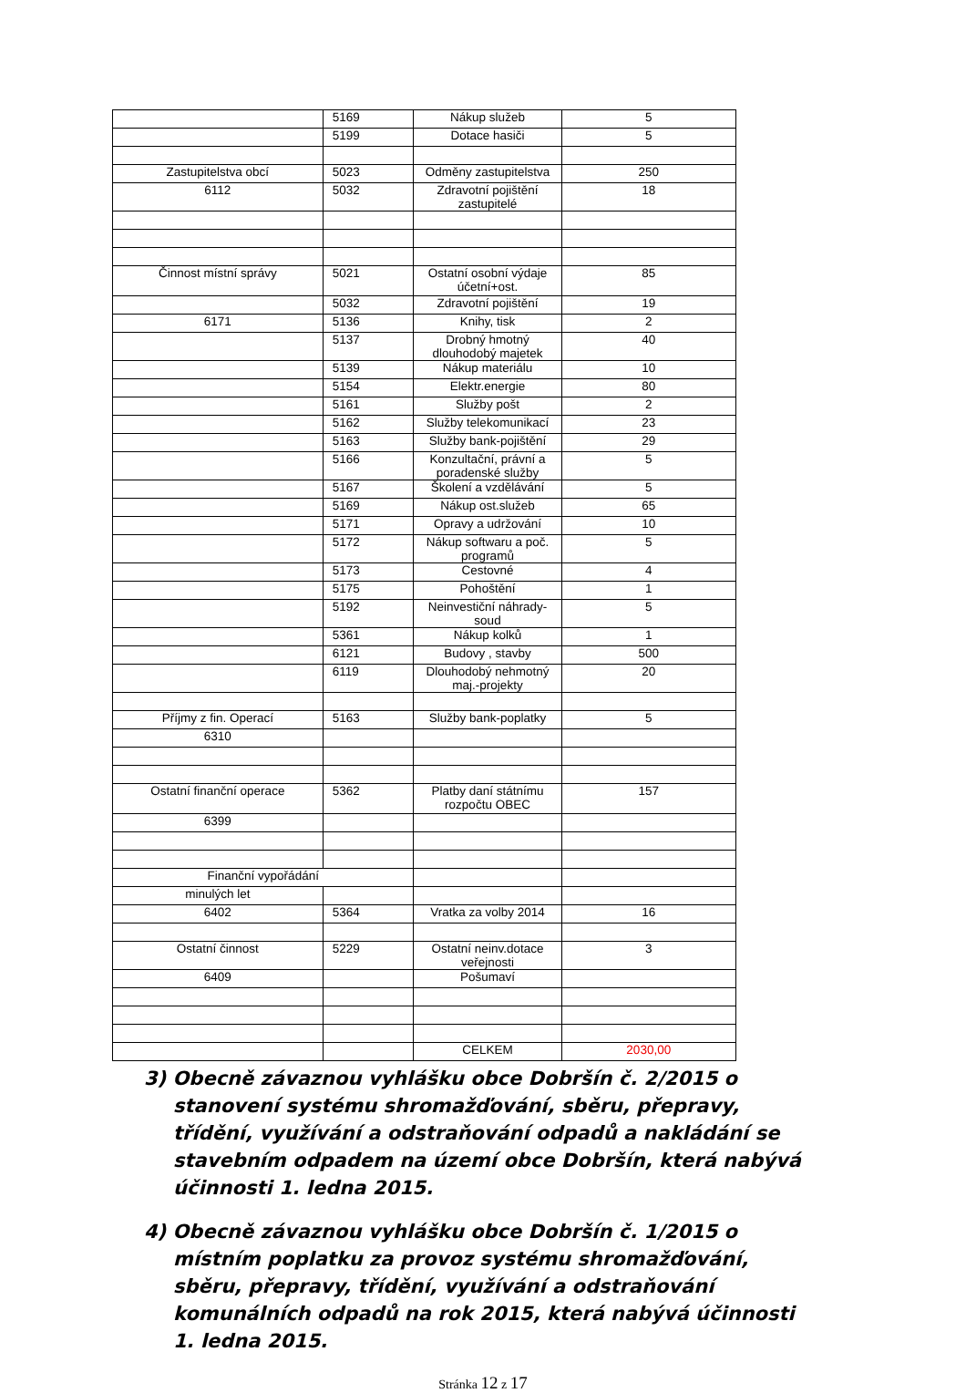| | 5169 | Nákup služeb | 5 |
| | 5199 | Dotace hasiči | 5 |
| Zastupitelstva obcí | 5023 | Odměny zastupitelstva | 250 |
| 6112 | 5032 | Zdravotní pojištění zastupitelé | 18 |
| Činnost místní správy | 5021 | Ostatní osobní výdaje účetní+ost. | 85 |
| | 5032 | Zdravotní pojištění | 19 |
| 6171 | 5136 | Knihy, tisk | 2 |
| | 5137 | Drobný hmotný dlouhodobý majetek | 40 |
| | 5139 | Nákup materiálu | 10 |
| | 5154 | Elektr.energie | 80 |
| | 5161 | Služby pošt | 2 |
| | 5162 | Služby telekomunikací | 23 |
| | 5163 | Služby bank-pojištění | 29 |
| | 5166 | Konzultační, právní a poradenské služby | 5 |
| | 5167 | Školení a vzdělávání | 5 |
| | 5169 | Nákup ost.služeb | 65 |
| | 5171 | Opravy a udržování | 10 |
| | 5172 | Nákup softwaru a poč. programů | 5 |
| | 5173 | Cestovné | 4 |
| | 5175 | Pohoštění | 1 |
| | 5192 | Neinvestiční náhrady-soud | 5 |
| | 5361 | Nákup kolků | 1 |
| | 6121 | Budovy , stavby | 500 |
| | 6119 | Dlouhodobý nehmotný maj.-projekty | 20 |
| Příjmy z fin. Operací | 5163 | Služby bank-poplatky | 5 |
| 6310 | | | |
| Ostatní finanční operace | 5362 | Platby daní státnímu rozpočtu OBEC | 157 |
| 6399 | | | |
| Finanční vypořádání | | | |
| minulých let | | | |
| 6402 | 5364 | Vratka za volby 2014 | 16 |
| Ostatní činnost | 5229 | Ostatní neinv.dotace veřejnosti | 3 |
| 6409 | | Pošumaví | |
| | | CELKEM | 2030,00 |
3) Obecně závaznou vyhlášku obce Dobršín č. 2/2015 o stanovení systému shromažďování, sběru, přepravy, třídění, využívání a odstraňování odpadů a nakládání se stavebním odpadem na území obce Dobršín, která nabývá účinnosti 1. ledna 2015.
4) Obecně závaznou vyhlášku obce Dobršín č. 1/2015 o místním poplatku za provoz systému shromažďování, sběru, přepravy, třídění, využívání a odstraňování komunálních odpadů na rok 2015, která nabývá účinnosti 1. ledna 2015.
Stránka 12 z 17